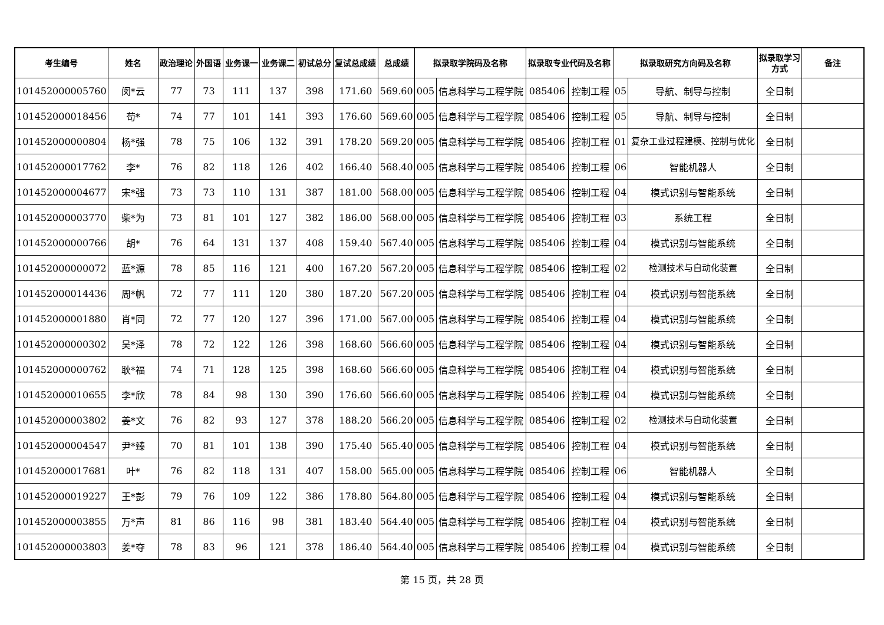| 考生编号 | 姓名 | 政治理论 | 外国语 | 业务课一 | 业务课二 | 初试总分 | 复试总成绩 | 总成绩 | 拟录取学院码及名称 | | 拟录取专业代码及名称 | | 拟录取研究方向码及名称 | | 拟录取学习方式 | 备注 |
| --- | --- | --- | --- | --- | --- | --- | --- | --- | --- | --- | --- | --- | --- | --- | --- | --- |
| 101452000005760 | 闵*云 | 77 | 73 | 111 | 137 | 398 | 171.60 | 569.60 | 005 | 信息科学与工程学院 | 085406 | 控制工程 | 05 | 导航、制导与控制 | 全日制 | |
| 101452000018456 | 苟* | 74 | 77 | 101 | 141 | 393 | 176.60 | 569.60 | 005 | 信息科学与工程学院 | 085406 | 控制工程 | 05 | 导航、制导与控制 | 全日制 | |
| 101452000000804 | 杨*强 | 78 | 75 | 106 | 132 | 391 | 178.20 | 569.20 | 005 | 信息科学与工程学院 | 085406 | 控制工程 | 01 | 复杂工业过程建模、控制与优化 | 全日制 | |
| 101452000017762 | 李* | 76 | 82 | 118 | 126 | 402 | 166.40 | 568.40 | 005 | 信息科学与工程学院 | 085406 | 控制工程 | 06 | 智能机器人 | 全日制 | |
| 101452000004677 | 宋*强 | 73 | 73 | 110 | 131 | 387 | 181.00 | 568.00 | 005 | 信息科学与工程学院 | 085406 | 控制工程 | 04 | 模式识别与智能系统 | 全日制 | |
| 101452000003770 | 柴*为 | 73 | 81 | 101 | 127 | 382 | 186.00 | 568.00 | 005 | 信息科学与工程学院 | 085406 | 控制工程 | 03 | 系统工程 | 全日制 | |
| 101452000000766 | 胡* | 76 | 64 | 131 | 137 | 408 | 159.40 | 567.40 | 005 | 信息科学与工程学院 | 085406 | 控制工程 | 04 | 模式识别与智能系统 | 全日制 | |
| 101452000000072 | 蓝*源 | 78 | 85 | 116 | 121 | 400 | 167.20 | 567.20 | 005 | 信息科学与工程学院 | 085406 | 控制工程 | 02 | 检测技术与自动化装置 | 全日制 | |
| 101452000014436 | 周*帆 | 72 | 77 | 111 | 120 | 380 | 187.20 | 567.20 | 005 | 信息科学与工程学院 | 085406 | 控制工程 | 04 | 模式识别与智能系统 | 全日制 | |
| 101452000001880 | 肖*同 | 72 | 77 | 120 | 127 | 396 | 171.00 | 567.00 | 005 | 信息科学与工程学院 | 085406 | 控制工程 | 04 | 模式识别与智能系统 | 全日制 | |
| 101452000000302 | 吴*泽 | 78 | 72 | 122 | 126 | 398 | 168.60 | 566.60 | 005 | 信息科学与工程学院 | 085406 | 控制工程 | 04 | 模式识别与智能系统 | 全日制 | |
| 101452000000762 | 耿*福 | 74 | 71 | 128 | 125 | 398 | 168.60 | 566.60 | 005 | 信息科学与工程学院 | 085406 | 控制工程 | 04 | 模式识别与智能系统 | 全日制 | |
| 101452000010655 | 李*欣 | 78 | 84 | 98 | 130 | 390 | 176.60 | 566.60 | 005 | 信息科学与工程学院 | 085406 | 控制工程 | 04 | 模式识别与智能系统 | 全日制 | |
| 101452000003802 | 姜*文 | 76 | 82 | 93 | 127 | 378 | 188.20 | 566.20 | 005 | 信息科学与工程学院 | 085406 | 控制工程 | 02 | 检测技术与自动化装置 | 全日制 | |
| 101452000004547 | 尹*臻 | 70 | 81 | 101 | 138 | 390 | 175.40 | 565.40 | 005 | 信息科学与工程学院 | 085406 | 控制工程 | 04 | 模式识别与智能系统 | 全日制 | |
| 101452000017681 | 叶* | 76 | 82 | 118 | 131 | 407 | 158.00 | 565.00 | 005 | 信息科学与工程学院 | 085406 | 控制工程 | 06 | 智能机器人 | 全日制 | |
| 101452000019227 | 王*彭 | 79 | 76 | 109 | 122 | 386 | 178.80 | 564.80 | 005 | 信息科学与工程学院 | 085406 | 控制工程 | 04 | 模式识别与智能系统 | 全日制 | |
| 101452000003855 | 万*声 | 81 | 86 | 116 | 98 | 381 | 183.40 | 564.40 | 005 | 信息科学与工程学院 | 085406 | 控制工程 | 04 | 模式识别与智能系统 | 全日制 | |
| 101452000003803 | 姜*夺 | 78 | 83 | 96 | 121 | 378 | 186.40 | 564.40 | 005 | 信息科学与工程学院 | 085406 | 控制工程 | 04 | 模式识别与智能系统 | 全日制 | |
第 15 页，共 28 页